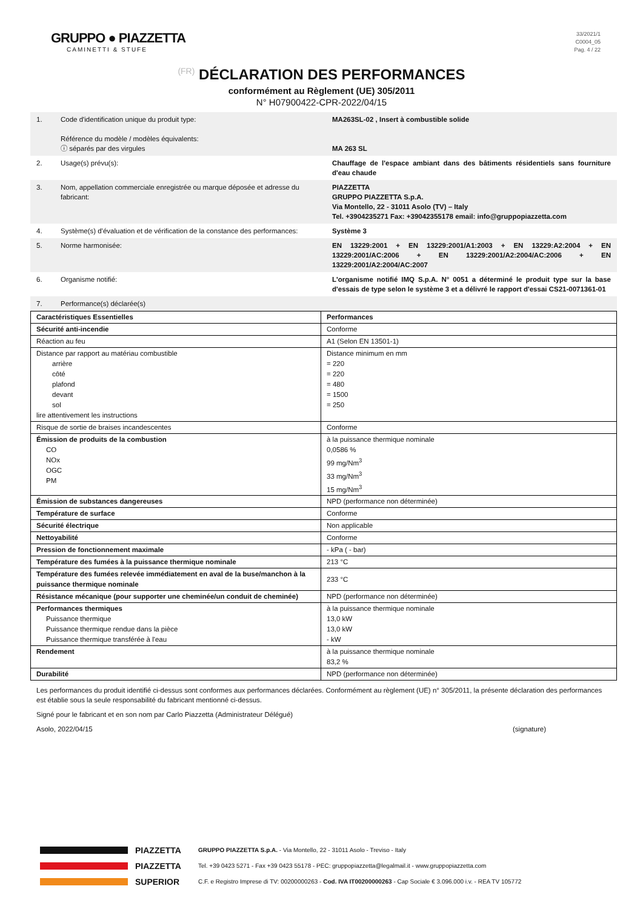GRUPPO ● PIAZZETTA
CAMINETTI & STUFE
33/2021/1
C0004_05
Pag. 4 / 22
(FR) DÉCLARATION DES PERFORMANCES
conformément au Règlement (UE) 305/2011
N° H07900422-CPR-2022/04/15
| 1. | Code d'identification unique du produit type: Référence du modèle / modèles équivalents: ⓘ séparés par des virgules | MA263SL-02 , Insert à combustible solide MA 263 SL |
| 2. | Usage(s) prévu(s): | Chauffage de l'espace ambiant dans des bâtiments résidentiels sans fourniture d'eau chaude |
| 3. | Nom, appellation commerciale enregistrée ou marque déposée et adresse du fabricant: | PIAZZETTA GRUPPO PIAZZETTA S.p.A. Via Montello, 22 - 31011 Asolo (TV) – Italy Tel. +3904235271 Fax: +39042355178 email: info@gruppopiazzetta.com |
| 4. | Système(s) d'évaluation et de vérification de la constance des performances: | Système 3 |
| 5. | Norme harmonisée: | EN 13229:2001 + EN 13229:2001/A1:2003 + EN 13229:A2:2004 + EN 13229:2001/AC:2006 + EN 13229:2001/A2:2004/AC:2006 + EN 13229:2001/A2:2004/AC:2007 |
| 6. | Organisme notifié: | L'organisme notifié IMQ S.p.A. N° 0051 a déterminé le produit type sur la base d'essais de type selon le système 3 et a délivré le rapport d'essai CS21-0071361-01 |
| 7. | Performance(s) déclarée(s) | |
| Caractéristiques Essentielles | Performances |
| --- | --- |
| Sécurité anti-incendie | Conforme |
| Réaction au feu | A1 (Selon EN 13501-1) |
| Distance par rapport au matériau combustible arrière côté plafond devant sol lire attentivement les instructions | Distance minimum en mm = 220 = 220 = 480 = 1500 = 250 |
| Risque de sortie de braises incandescentes | Conforme |
| Émission de produits de la combustion CO NOx OGC PM | à la puissance thermique nominale 0,0586 % 99 mg/Nm<sup>3</sup> 33 mg/Nm<sup>3</sup> 15 mg/Nm<sup>3</sup> |
| Émission de substances dangereuses | NPD (performance non déterminée) |
| Température de surface | Conforme |
| Sécurité électrique | Non applicable |
| Nettoyabilité | Conforme |
| Pression de fonctionnement maximale | - kPa ( - bar) |
| Température des fumées à la puissance thermique nominale | 213 °C |
| Température des fumées relevée immédiatement en aval de la buse/manchon à la puissance thermique nominale | 233 °C |
| Résistance mécanique (pour supporter une cheminée/un conduit de cheminée) | NPD (performance non déterminée) |
| Performances thermiques Puissance thermique Puissance thermique rendue dans la pièce Puissance thermique transférée à l'eau | à la puissance thermique nominale 13,0 kW 13,0 kW - kW |
| Rendement | à la puissance thermique nominale 83,2 % |
| Durabilité | NPD (performance non déterminée) |
Les performances du produit identifié ci-dessus sont conformes aux performances déclarées. Conformément au règlement (UE) n° 305/2011, la présente déclaration des performances est établie sous la seule responsabilité du fabricant mentionné ci-dessus.
Signé pour le fabricant et en son nom par Carlo Piazzetta (Administrateur Délégué)
Asolo, 2022/04/15 (signature)
PIAZZETTA
PIAZZETTA
SUPERIOR
GRUPPO PIAZZETTA S.p.A. - Via Montello, 22 - 31011 Asolo - Treviso - Italy
Tel. +39 0423 5271 - Fax +39 0423 55178 - PEC: gruppopiazzetta@legalmail.it - www.gruppopiazzetta.com
C.F. e Registro Imprese di TV: 00200000263 - Cod. IVA IT00200000263 - Cap Sociale € 3.096.000 i.v. - REA TV 105772